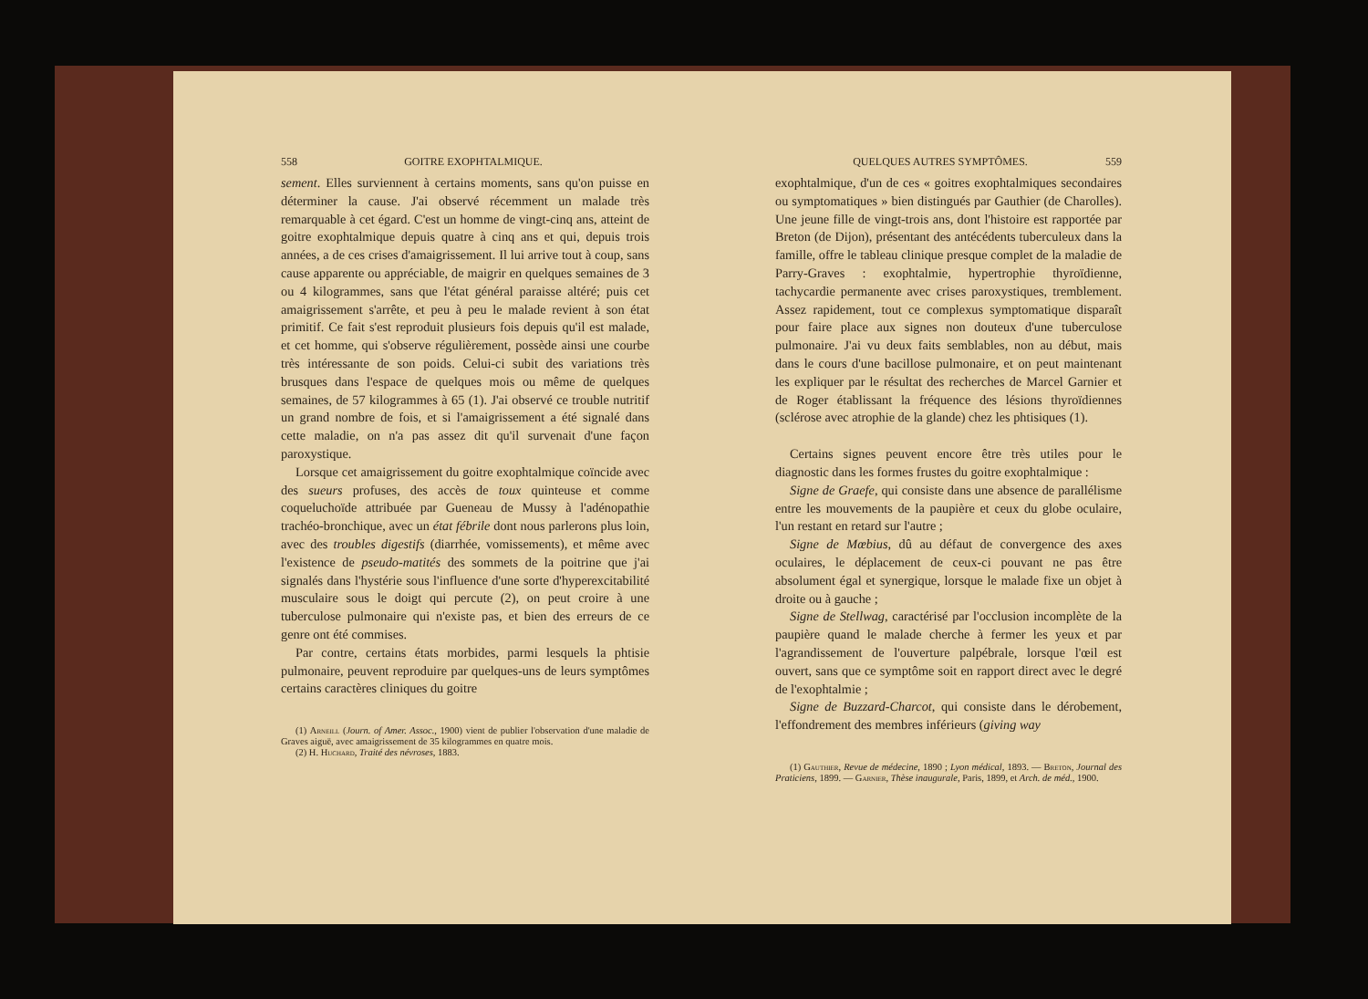558 GOITRE EXOPHTALMIQUE.
sement. Elles surviennent à certains moments, sans qu'on puisse en déterminer la cause. J'ai observé récemment un malade très remarquable à cet égard. C'est un homme de vingt-cinq ans, atteint de goitre exophtalmique depuis quatre à cinq ans et qui, depuis trois années, a de ces crises d'amaigrissement. Il lui arrive tout à coup, sans cause apparente ou appréciable, de maigrir en quelques semaines de 3 ou 4 kilogrammes, sans que l'état général paraisse altéré; puis cet amaigrissement s'arrête, et peu à peu le malade revient à son état primitif. Ce fait s'est reproduit plusieurs fois depuis qu'il est malade, et cet homme, qui s'observe régulièrement, possède ainsi une courbe très intéressante de son poids. Celui-ci subit des variations très brusques dans l'espace de quelques mois ou même de quelques semaines, de 57 kilogrammes à 65 (1). J'ai observé ce trouble nutritif un grand nombre de fois, et si l'amaigrissement a été signalé dans cette maladie, on n'a pas assez dit qu'il survenait d'une façon paroxystique.
Lorsque cet amaigrissement du goitre exophtalmique coïncide avec des sueurs profuses, des accès de toux quinteuse et comme coqueluchoïde attribuée par Gueneau de Mussy à l'adénopathie trachéo-bronchique, avec un état fébrile dont nous parlerons plus loin, avec des troubles digestifs (diarrhée, vomissements), et même avec l'existence de pseudo-matités des sommets de la poitrine que j'ai signalés dans l'hystérie sous l'influence d'une sorte d'hyperexcitabilité musculaire sous le doigt qui percute (2), on peut croire à une tuberculose pulmonaire qui n'existe pas, et bien des erreurs de ce genre ont été commises.
Par contre, certains états morbides, parmi lesquels la phtisie pulmonaire, peuvent reproduire par quelques-uns de leurs symptômes certains caractères cliniques du goitre
(1) Arneill (Journ. of Amer. Assoc., 1900) vient de publier l'observation d'une maladie de Graves aiguë, avec amaigrissement de 35 kilogrammes en quatre mois.
(2) H. Huchard, Traité des névroses, 1883.
QUELQUES AUTRES SYMPTÔMES. 559
exophtalmique, d'un de ces « goitres exophtalmiques secondaires ou symptomatiques » bien distingués par Gauthier (de Charolles). Une jeune fille de vingt-trois ans, dont l'histoire est rapportée par Breton (de Dijon), présentant des antécédents tuberculeux dans la famille, offre le tableau clinique presque complet de la maladie de Parry-Graves : exophtalmie, hypertrophie thyroïdienne, tachycardie permanente avec crises paroxystiques, tremblement. Assez rapidement, tout ce complexus symptomatique disparaît pour faire place aux signes non douteux d'une tuberculose pulmonaire. J'ai vu deux faits semblables, non au début, mais dans le cours d'une bacillose pulmonaire, et on peut maintenant les expliquer par le résultat des recherches de Marcel Garnier et de Roger établissant la fréquence des lésions thyroïdiennes (sclérose avec atrophie de la glande) chez les phtisiques (1).
Certains signes peuvent encore être très utiles pour le diagnostic dans les formes frustes du goitre exophtalmique :
Signe de Graefe, qui consiste dans une absence de parallélisme entre les mouvements de la paupière et ceux du globe oculaire, l'un restant en retard sur l'autre ;
Signe de Mœbius, dû au défaut de convergence des axes oculaires, le déplacement de ceux-ci pouvant ne pas être absolument égal et synergique, lorsque le malade fixe un objet à droite ou à gauche ;
Signe de Stellwag, caractérisé par l'occlusion incomplète de la paupière quand le malade cherche à fermer les yeux et par l'agrandissement de l'ouverture palpébrale, lorsque l'œil est ouvert, sans que ce symptôme soit en rapport direct avec le degré de l'exophtalmie ;
Signe de Buzzard-Charcot, qui consiste dans le dérobement, l'effondrement des membres inférieurs (giving way
(1) Gauthier, Revue de médecine, 1890 ; Lyon médical, 1893. — Breton, Journal des Praticiens, 1899. — Garnier, Thèse inaugurale, Paris, 1899, et Arch. de méd., 1900.